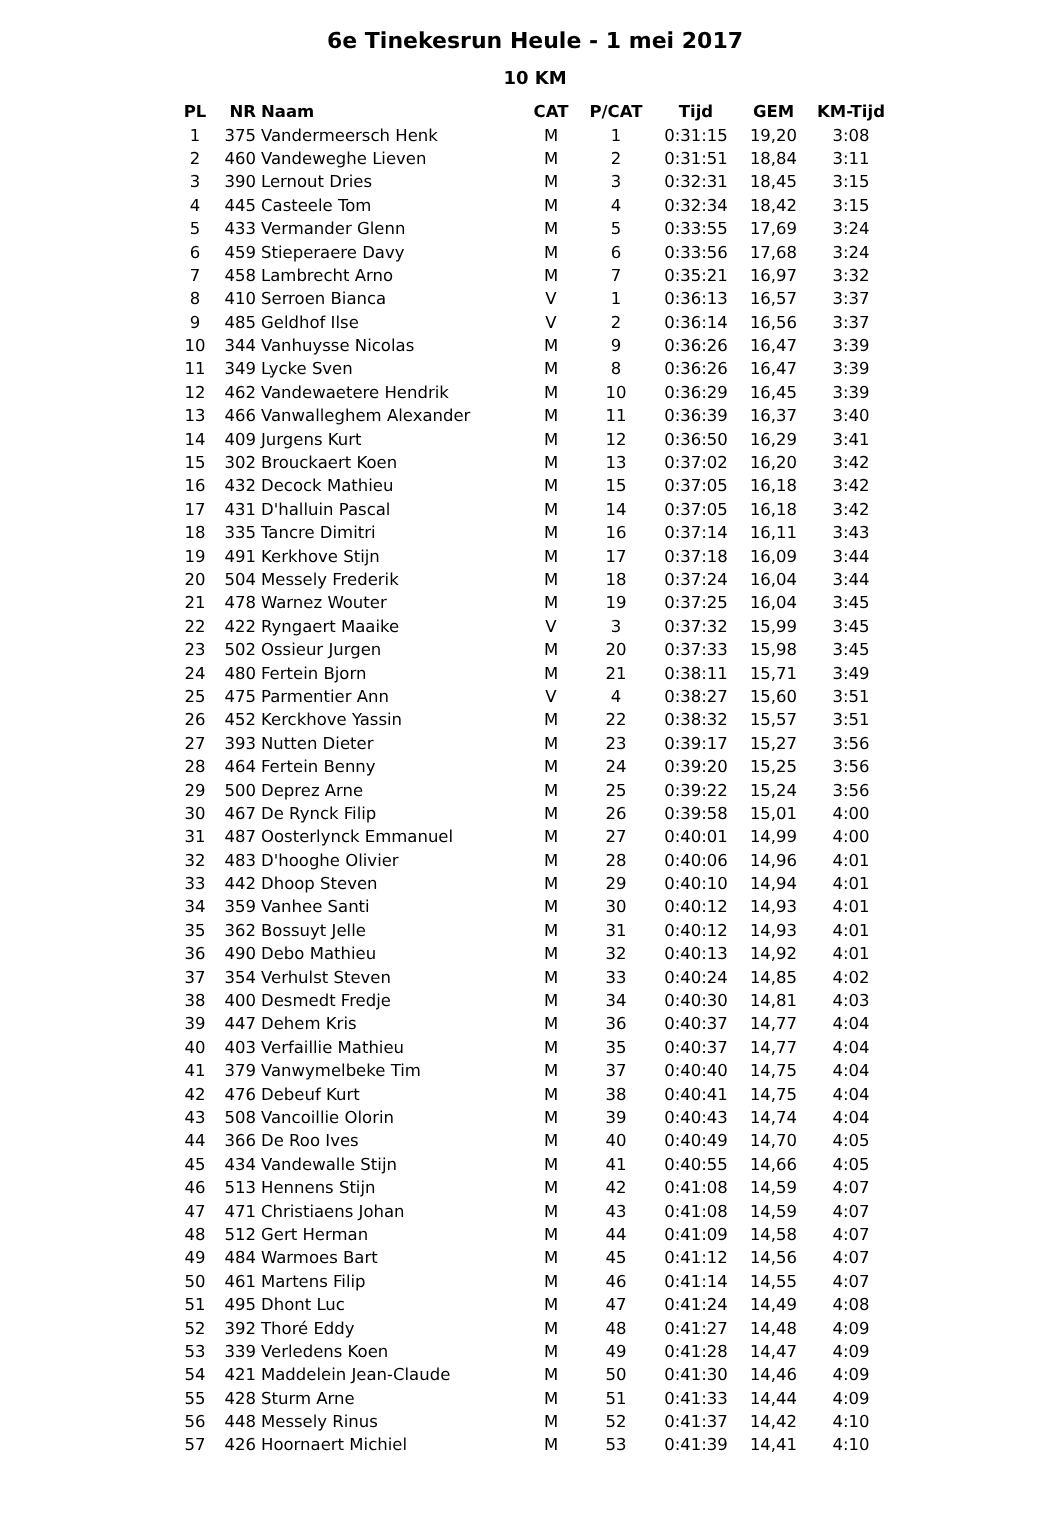6e Tinekesrun Heule - 1 mei 2017
10 KM
| PL | NR | Naam | CAT | P/CAT | Tijd | GEM | KM-Tijd |
| --- | --- | --- | --- | --- | --- | --- | --- |
| 1 | 375 | Vandermeersch Henk | M | 1 | 0:31:15 | 19,20 | 3:08 |
| 2 | 460 | Vandeweghe Lieven | M | 2 | 0:31:51 | 18,84 | 3:11 |
| 3 | 390 | Lernout Dries | M | 3 | 0:32:31 | 18,45 | 3:15 |
| 4 | 445 | Casteele Tom | M | 4 | 0:32:34 | 18,42 | 3:15 |
| 5 | 433 | Vermander Glenn | M | 5 | 0:33:55 | 17,69 | 3:24 |
| 6 | 459 | Stieperaere Davy | M | 6 | 0:33:56 | 17,68 | 3:24 |
| 7 | 458 | Lambrecht Arno | M | 7 | 0:35:21 | 16,97 | 3:32 |
| 8 | 410 | Serroen Bianca | V | 1 | 0:36:13 | 16,57 | 3:37 |
| 9 | 485 | Geldhof Ilse | V | 2 | 0:36:14 | 16,56 | 3:37 |
| 10 | 344 | Vanhuysse Nicolas | M | 9 | 0:36:26 | 16,47 | 3:39 |
| 11 | 349 | Lycke Sven | M | 8 | 0:36:26 | 16,47 | 3:39 |
| 12 | 462 | Vandewaetere Hendrik | M | 10 | 0:36:29 | 16,45 | 3:39 |
| 13 | 466 | Vanwalleghem Alexander | M | 11 | 0:36:39 | 16,37 | 3:40 |
| 14 | 409 | Jurgens Kurt | M | 12 | 0:36:50 | 16,29 | 3:41 |
| 15 | 302 | Brouckaert Koen | M | 13 | 0:37:02 | 16,20 | 3:42 |
| 16 | 432 | Decock Mathieu | M | 15 | 0:37:05 | 16,18 | 3:42 |
| 17 | 431 | D'halluin Pascal | M | 14 | 0:37:05 | 16,18 | 3:42 |
| 18 | 335 | Tancre Dimitri | M | 16 | 0:37:14 | 16,11 | 3:43 |
| 19 | 491 | Kerkhove Stijn | M | 17 | 0:37:18 | 16,09 | 3:44 |
| 20 | 504 | Messely Frederik | M | 18 | 0:37:24 | 16,04 | 3:44 |
| 21 | 478 | Warnez Wouter | M | 19 | 0:37:25 | 16,04 | 3:45 |
| 22 | 422 | Ryngaert Maaike | V | 3 | 0:37:32 | 15,99 | 3:45 |
| 23 | 502 | Ossieur Jurgen | M | 20 | 0:37:33 | 15,98 | 3:45 |
| 24 | 480 | Fertein Bjorn | M | 21 | 0:38:11 | 15,71 | 3:49 |
| 25 | 475 | Parmentier Ann | V | 4 | 0:38:27 | 15,60 | 3:51 |
| 26 | 452 | Kerckhove Yassin | M | 22 | 0:38:32 | 15,57 | 3:51 |
| 27 | 393 | Nutten Dieter | M | 23 | 0:39:17 | 15,27 | 3:56 |
| 28 | 464 | Fertein Benny | M | 24 | 0:39:20 | 15,25 | 3:56 |
| 29 | 500 | Deprez Arne | M | 25 | 0:39:22 | 15,24 | 3:56 |
| 30 | 467 | De Rynck Filip | M | 26 | 0:39:58 | 15,01 | 4:00 |
| 31 | 487 | Oosterlynck Emmanuel | M | 27 | 0:40:01 | 14,99 | 4:00 |
| 32 | 483 | D'hooghe Olivier | M | 28 | 0:40:06 | 14,96 | 4:01 |
| 33 | 442 | Dhoop Steven | M | 29 | 0:40:10 | 14,94 | 4:01 |
| 34 | 359 | Vanhee Santi | M | 30 | 0:40:12 | 14,93 | 4:01 |
| 35 | 362 | Bossuyt Jelle | M | 31 | 0:40:12 | 14,93 | 4:01 |
| 36 | 490 | Debo Mathieu | M | 32 | 0:40:13 | 14,92 | 4:01 |
| 37 | 354 | Verhulst Steven | M | 33 | 0:40:24 | 14,85 | 4:02 |
| 38 | 400 | Desmedt Fredje | M | 34 | 0:40:30 | 14,81 | 4:03 |
| 39 | 447 | Dehem Kris | M | 36 | 0:40:37 | 14,77 | 4:04 |
| 40 | 403 | Verfaillie Mathieu | M | 35 | 0:40:37 | 14,77 | 4:04 |
| 41 | 379 | Vanwymelbeke Tim | M | 37 | 0:40:40 | 14,75 | 4:04 |
| 42 | 476 | Debeuf Kurt | M | 38 | 0:40:41 | 14,75 | 4:04 |
| 43 | 508 | Vancoillie Olorin | M | 39 | 0:40:43 | 14,74 | 4:04 |
| 44 | 366 | De Roo Ives | M | 40 | 0:40:49 | 14,70 | 4:05 |
| 45 | 434 | Vandewalle Stijn | M | 41 | 0:40:55 | 14,66 | 4:05 |
| 46 | 513 | Hennens Stijn | M | 42 | 0:41:08 | 14,59 | 4:07 |
| 47 | 471 | Christiaens Johan | M | 43 | 0:41:08 | 14,59 | 4:07 |
| 48 | 512 | Gert Herman | M | 44 | 0:41:09 | 14,58 | 4:07 |
| 49 | 484 | Warmoes Bart | M | 45 | 0:41:12 | 14,56 | 4:07 |
| 50 | 461 | Martens Filip | M | 46 | 0:41:14 | 14,55 | 4:07 |
| 51 | 495 | Dhont Luc | M | 47 | 0:41:24 | 14,49 | 4:08 |
| 52 | 392 | Thoré Eddy | M | 48 | 0:41:27 | 14,48 | 4:09 |
| 53 | 339 | Verledens Koen | M | 49 | 0:41:28 | 14,47 | 4:09 |
| 54 | 421 | Maddelein Jean-Claude | M | 50 | 0:41:30 | 14,46 | 4:09 |
| 55 | 428 | Sturm Arne | M | 51 | 0:41:33 | 14,44 | 4:09 |
| 56 | 448 | Messely Rinus | M | 52 | 0:41:37 | 14,42 | 4:10 |
| 57 | 426 | Hoornaert Michiel | M | 53 | 0:41:39 | 14,41 | 4:10 |